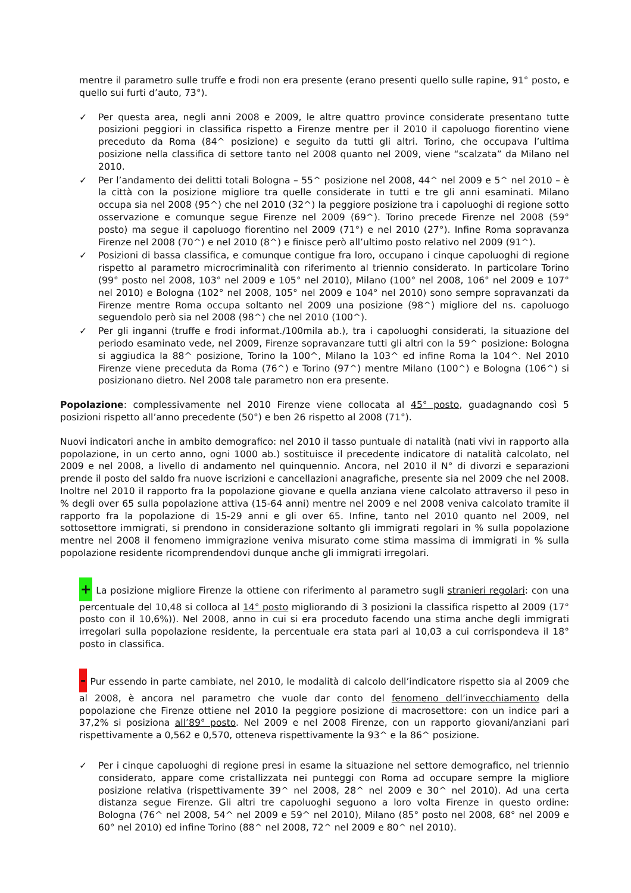mentre il parametro sulle truffe e frodi non era presente (erano presenti quello sulle rapine, 91° posto, e quello sui furti d’auto, 73°).
✓ Per questa area, negli anni 2008 e 2009, le altre quattro province considerate presentano tutte posizioni peggiori in classifica rispetto a Firenze mentre per il 2010 il capoluogo fiorentino viene preceduto da Roma (84^ posizione) e seguito da tutti gli altri. Torino, che occupava l’ultima posizione nella classifica di settore tanto nel 2008 quanto nel 2009, viene “scalzata” da Milano nel 2010.
✓ Per l’andamento dei delitti totali Bologna – 55^ posizione nel 2008, 44^ nel 2009 e 5^ nel 2010 – è la città con la posizione migliore tra quelle considerate in tutti e tre gli anni esaminati. Milano occupa sia nel 2008 (95^) che nel 2010 (32^) la peggiore posizione tra i capoluoghi di regione sotto osservazione e comunque segue Firenze nel 2009 (69^). Torino precede Firenze nel 2008 (59° posto) ma segue il capoluogo fiorentino nel 2009 (71°) e nel 2010 (27°). Infine Roma sopravanza Firenze nel 2008 (70^) e nel 2010 (8^) e finisce però all’ultimo posto relativo nel 2009 (91^).
✓ Posizioni di bassa classifica, e comunque contigue fra loro, occupano i cinque capoluoghi di regione rispetto al parametro microcriminalità con riferimento al triennio considerato. In particolare Torino (99° posto nel 2008, 103° nel 2009 e 105° nel 2010), Milano (100° nel 2008, 106° nel 2009 e 107° nel 2010) e Bologna (102° nel 2008, 105° nel 2009 e 104° nel 2010) sono sempre sopravanzati da Firenze mentre Roma occupa soltanto nel 2009 una posizione (98^) migliore del ns. capoluogo seguendolo però sia nel 2008 (98^) che nel 2010 (100^).
✓ Per gli inganni (truffe e frodi informat./100mila ab.), tra i capoluoghi considerati, la situazione del periodo esaminato vede, nel 2009, Firenze sopravanzare tutti gli altri con la 59^ posizione: Bologna si aggiudica la 88^ posizione, Torino la 100^, Milano la 103^ ed infine Roma la 104^. Nel 2010 Firenze viene preceduta da Roma (76^) e Torino (97^) mentre Milano (100^) e Bologna (106^) si posizionano dietro. Nel 2008 tale parametro non era presente.
Popolazione: complessivamente nel 2010 Firenze viene collocata al 45° posto, guadagnando così 5 posizioni rispetto all’anno precedente (50°) e ben 26 rispetto al 2008 (71°).
Nuovi indicatori anche in ambito demografico: nel 2010 il tasso puntuale di natalità (nati vivi in rapporto alla popolazione, in un certo anno, ogni 1000 ab.) sostituisce il precedente indicatore di natalità calcolato, nel 2009 e nel 2008, a livello di andamento nel quinquennio. Ancora, nel 2010 il N° di divorzi e separazioni prende il posto del saldo fra nuove iscrizioni e cancellazioni anagrafiche, presente sia nel 2009 che nel 2008. Inoltre nel 2010 il rapporto fra la popolazione giovane e quella anziana viene calcolato attraverso il peso in % degli over 65 sulla popolazione attiva (15-64 anni) mentre nel 2009 e nel 2008 veniva calcolato tramite il rapporto fra la popolazione di 15-29 anni e gli over 65. Infine, tanto nel 2010 quanto nel 2009, nel sottosettore immigrati, si prendono in considerazione soltanto gli immigrati regolari in % sulla popolazione mentre nel 2008 il fenomeno immigrazione veniva misurato come stima massima di immigrati in % sulla popolazione residente ricomprendendovi dunque anche gli immigrati irregolari.
+ La posizione migliore Firenze la ottiene con riferimento al parametro sugli stranieri regolari: con una percentuale del 10,48 si colloca al 14° posto migliorando di 3 posizioni la classifica rispetto al 2009 (17° posto con il 10,6%)). Nel 2008, anno in cui si era proceduto facendo una stima anche degli immigrati irregolari sulla popolazione residente, la percentuale era stata pari al 10,03 a cui corrispondeva il 18° posto in classifica.
- Pur essendo in parte cambiate, nel 2010, le modalità di calcolo dell’indicatore rispetto sia al 2009 che al 2008, è ancora nel parametro che vuole dar conto del fenomeno dell’invecchiamento della popolazione che Firenze ottiene nel 2010 la peggiore posizione di macrosettore: con un indice pari a 37,2% si posiziona all’89° posto. Nel 2009 e nel 2008 Firenze, con un rapporto giovani/anziani pari rispettivamente a 0,562 e 0,570, otteneva rispettivamente la 93^ e la 86^ posizione.
✓ Per i cinque capoluoghi di regione presi in esame la situazione nel settore demografico, nel triennio considerato, appare come cristallizzata nei punteggi con Roma ad occupare sempre la migliore posizione relativa (rispettivamente 39^ nel 2008, 28^ nel 2009 e 30^ nel 2010). Ad una certa distanza segue Firenze. Gli altri tre capoluoghi seguono a loro volta Firenze in questo ordine: Bologna (76^ nel 2008, 54^ nel 2009 e 59^ nel 2010), Milano (85° posto nel 2008, 68° nel 2009 e 60° nel 2010) ed infine Torino (88^ nel 2008, 72^ nel 2009 e 80^ nel 2010).